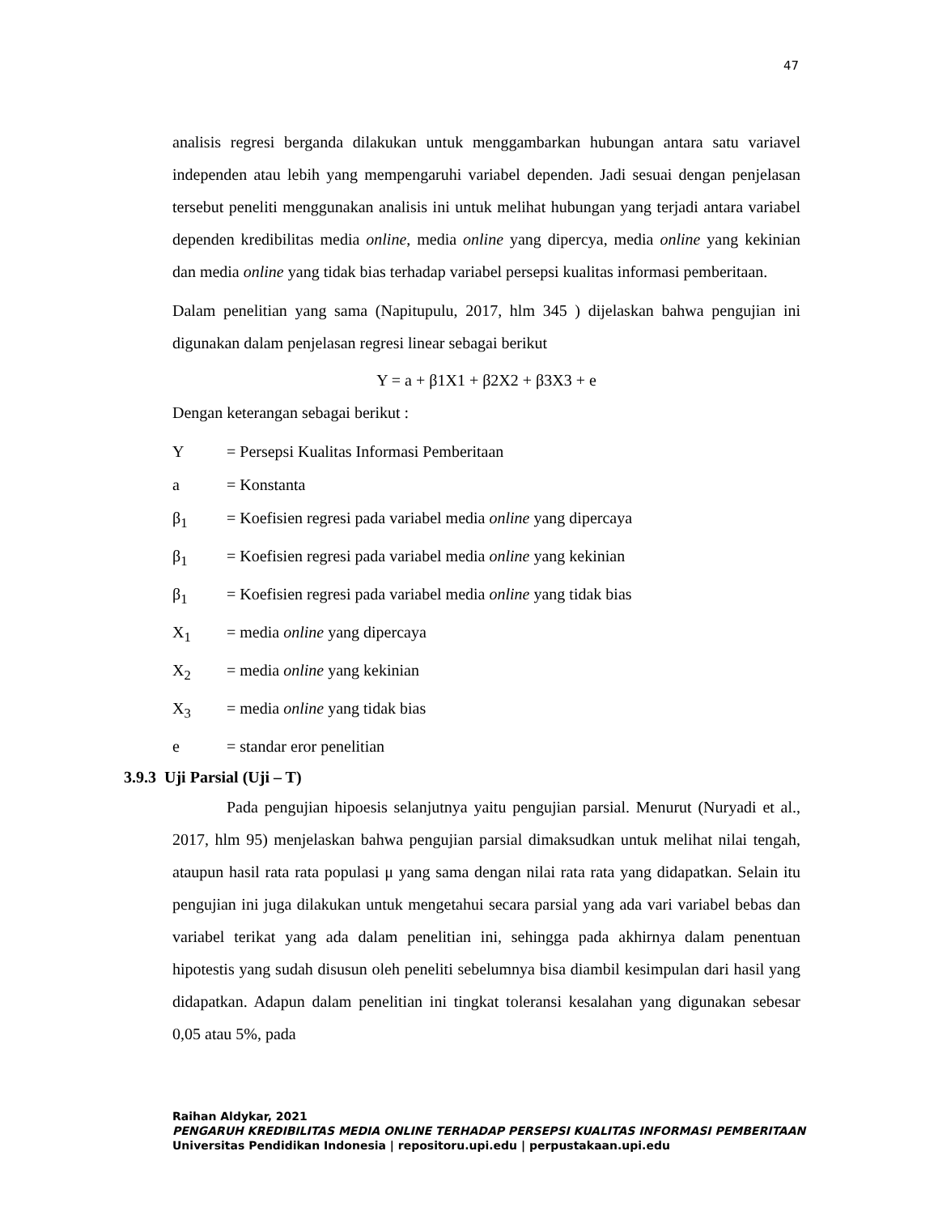47
analisis regresi berganda dilakukan untuk menggambarkan hubungan antara satu variavel independen atau lebih yang mempengaruhi variabel dependen. Jadi sesuai dengan penjelasan tersebut peneliti menggunakan analisis ini untuk melihat hubungan yang terjadi antara variabel dependen kredibilitas media online, media online yang dipercya, media online yang kekinian dan media online yang tidak bias terhadap variabel persepsi kualitas informasi pemberitaan.
Dalam penelitian yang sama (Napitupulu, 2017, hlm 345 ) dijelaskan bahwa pengujian ini digunakan dalam penjelasan regresi linear sebagai berikut
Y = a + β1X1 + β2X2 + β3X3 + e
Dengan keterangan sebagai berikut :
Y = Persepsi Kualitas Informasi Pemberitaan
a = Konstanta
β<sub>1</sub> = Koefisien regresi pada variabel media online yang dipercaya
β<sub>1</sub> = Koefisien regresi pada variabel media online yang kekinian
β<sub>1</sub> = Koefisien regresi pada variabel media online yang tidak bias
X<sub>1</sub> = media online yang dipercaya
X<sub>2</sub> = media online yang kekinian
X<sub>3</sub> = media online yang tidak bias
e = standar eror penelitian
3.9.3 Uji Parsial (Uji – T)
Pada pengujian hipoesis selanjutnya yaitu pengujian parsial. Menurut (Nuryadi et al., 2017, hlm 95) menjelaskan bahwa pengujian parsial dimaksudkan untuk melihat nilai tengah, ataupun hasil rata rata populasi μ yang sama dengan nilai rata rata yang didapatkan. Selain itu pengujian ini juga dilakukan untuk mengetahui secara parsial yang ada vari variabel bebas dan variabel terikat yang ada dalam penelitian ini, sehingga pada akhirnya dalam penentuan hipotestis yang sudah disusun oleh peneliti sebelumnya bisa diambil kesimpulan dari hasil yang didapatkan. Adapun dalam penelitian ini tingkat toleransi kesalahan yang digunakan sebesar 0,05 atau 5%, pada
Raihan Aldykar, 2021
PENGARUH KREDIBILITAS MEDIA ONLINE TERHADAP PERSEPSI KUALITAS INFORMASI PEMBERITAAN
Universitas Pendidikan Indonesia | repositoru.upi.edu | perpustakaan.upi.edu